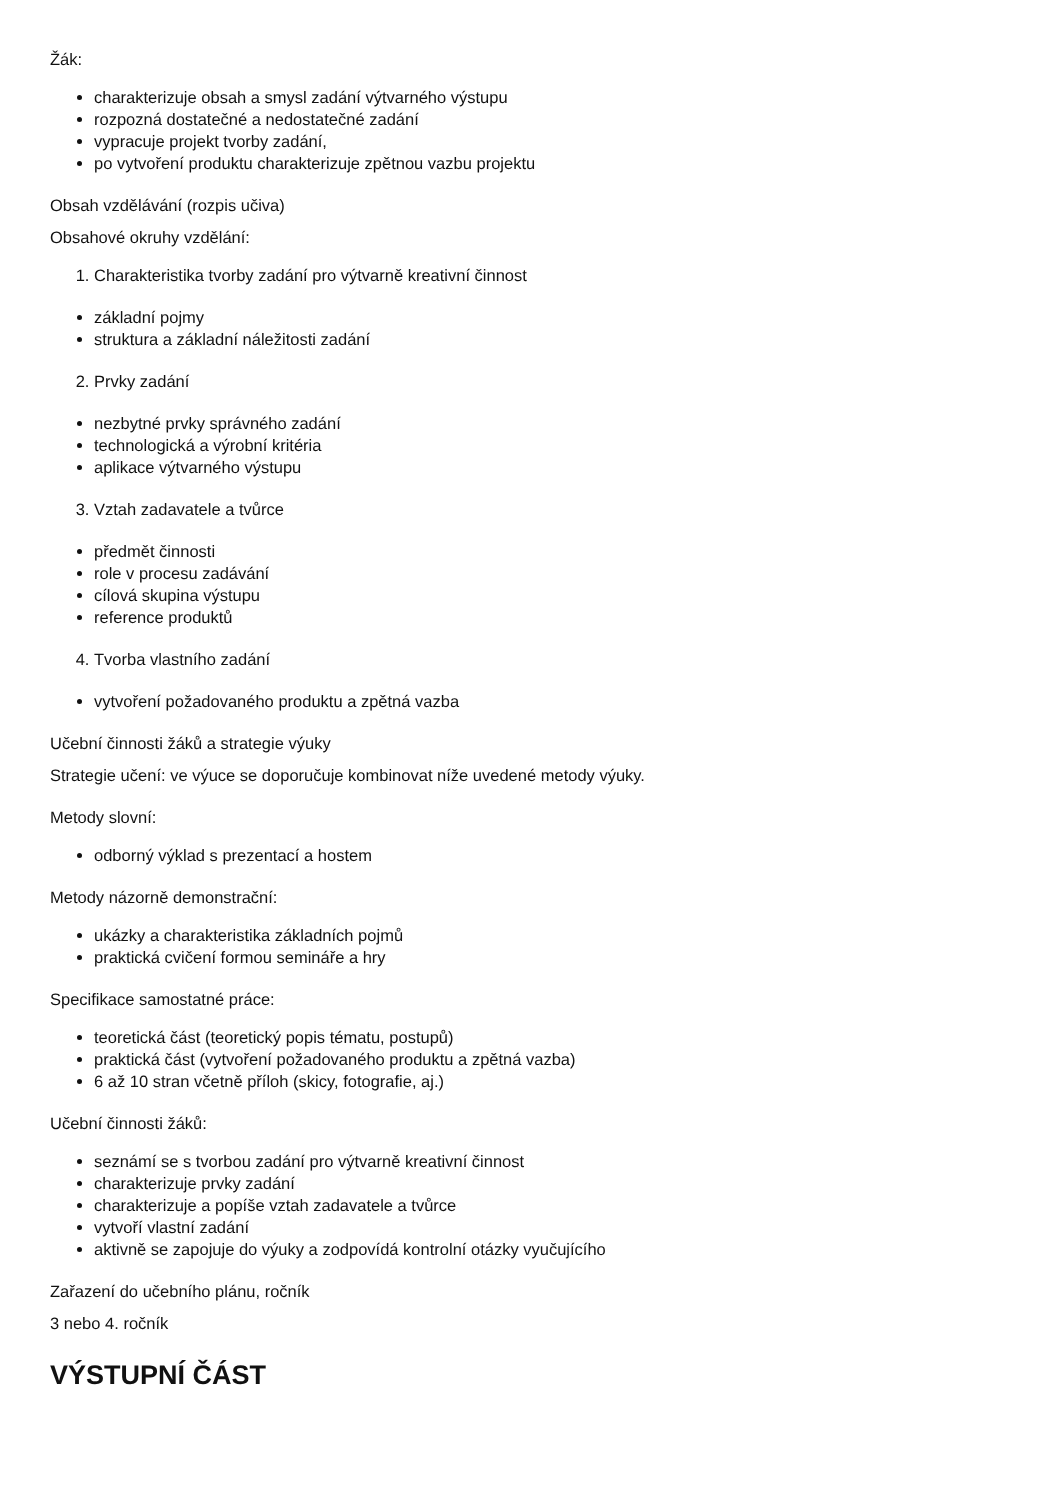Žák:
charakterizuje obsah a smysl zadání výtvarného výstupu
rozpozná dostatečné a nedostatečné zadání
vypracuje projekt tvorby zadání,
po vytvoření produktu charakterizuje zpětnou vazbu projektu
Obsah vzdělávání (rozpis učiva)
Obsahové okruhy vzdělání:
1. Charakteristika tvorby zadání pro výtvarně kreativní činnost
základní pojmy
struktura a základní náležitosti zadání
2. Prvky zadání
nezbytné prvky správného zadání
technologická a výrobní kritéria
aplikace výtvarného výstupu
3. Vztah zadavatele a tvůrce
předmět činnosti
role v procesu zadávání
cílová skupina výstupu
reference produktů
4. Tvorba vlastního zadání
vytvoření požadovaného produktu a zpětná vazba
Učební činnosti žáků a strategie výuky
Strategie učení: ve výuce se doporučuje kombinovat níže uvedené metody výuky.
Metody slovní:
odborný výklad s prezentací a hostem
Metody názorně demonstrační:
ukázky a charakteristika základních pojmů
praktická cvičení formou semináře a hry
Specifikace samostatné práce:
teoretická část (teoretický popis tématu, postupů)
praktická část (vytvoření požadovaného produktu a zpětná vazba)
6 až 10 stran včetně příloh (skicy, fotografie, aj.)
Učební činnosti žáků:
seznámí se s tvorbou zadání pro výtvarně kreativní činnost
charakterizuje prvky zadání
charakterizuje a popíše vztah zadavatele a tvůrce
vytvoří vlastní zadání
aktivně se zapojuje do výuky a zodpovídá kontrolní otázky vyučujícího
Zařazení do učebního plánu, ročník
3 nebo 4. ročník
VÝSTUPNÍ ČÁST